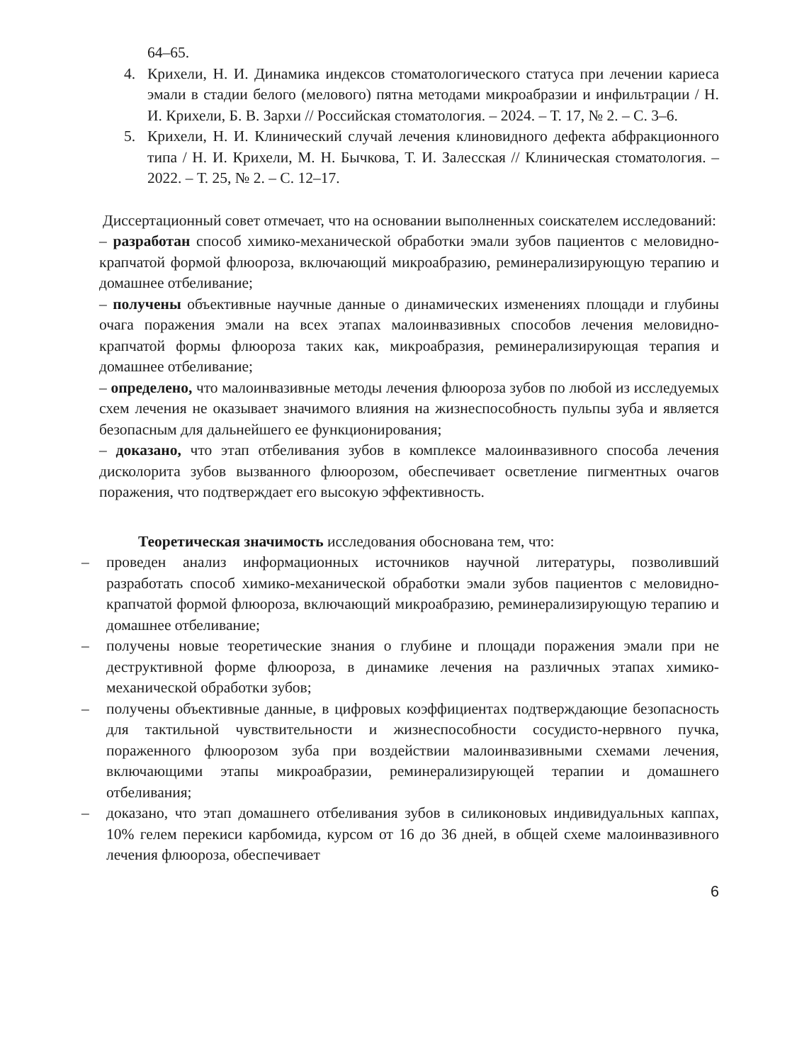64–65.
4. Крихели, Н. И. Динамика индексов стоматологического статуса при лечении кариеса эмали в стадии белого (мелового) пятна методами микроабразии и инфильтрации / Н. И. Крихели, Б. В. Зархи // Российская стоматология. – 2024. – Т. 17, № 2. – С. 3–6.
5. Крихели, Н. И. Клинический случай лечения клиновидного дефекта абфракционного типа / Н. И. Крихели, М. Н. Бычкова, Т. И. Залесская // Клиническая стоматология. – 2022. – Т. 25, № 2. – С. 12–17.
Диссертационный совет отмечает, что на основании выполненных соискателем исследований:
– разработан способ химико-механической обработки эмали зубов пациентов с меловидно-крапчатой формой флюороза, включающий микроабразию, реминерализирующую терапию и домашнее отбеливание;
– получены объективные научные данные о динамических изменениях площади и глубины очага поражения эмали на всех этапах малоинвазивных способов лечения меловидно-крапчатой формы флюороза таких как, микроабразия, реминерализирующая терапия и домашнее отбеливание;
– определено, что малоинвазивные методы лечения флюороза зубов по любой из исследуемых схем лечения не оказывает значимого влияния на жизнеспособность пульпы зуба и является безопасным для дальнейшего ее функционирования;
– доказано, что этап отбеливания зубов в комплексе малоинвазивного способа лечения дисколорита зубов вызванного флюорозом, обеспечивает осветление пигментных очагов поражения, что подтверждает его высокую эффективность.
Теоретическая значимость исследования обоснована тем, что:
– проведен анализ информационных источников научной литературы, позволивший разработать способ химико-механической обработки эмали зубов пациентов с меловидно-крапчатой формой флюороза, включающий микроабразию, реминерализирующую терапию и домашнее отбеливание;
– получены новые теоретические знания о глубине и площади поражения эмали при не деструктивной форме флюороза, в динамике лечения на различных этапах химико-механической обработки зубов;
– получены объективные данные, в цифровых коэффициентах подтверждающие безопасность для тактильной чувствительности и жизнеспособности сосудисто-нервного пучка, пораженного флюорозом зуба при воздействии малоинвазивными схемами лечения, включающими этапы микроабразии, реминерализирующей терапии и домашнего отбеливания;
– доказано, что этап домашнего отбеливания зубов в силиконовых индивидуальных каппах, 10% гелем перекиси карбомида, курсом от 16 до 36 дней, в общей схеме малоинвазивного лечения флюороза, обеспечивает
6